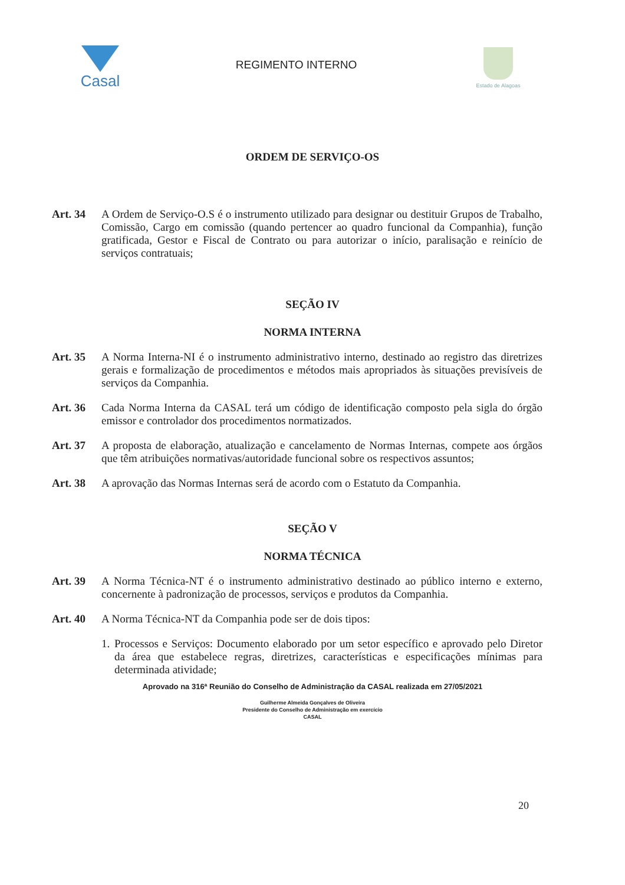Casal
REGIMENTO INTERNO
Estado de Alagoas
ORDEM DE SERVIÇO-OS
Art. 34 A Ordem de Serviço-O.S é o instrumento utilizado para designar ou destituir Grupos de Trabalho, Comissão, Cargo em comissão (quando pertencer ao quadro funcional da Companhia), função gratificada, Gestor e Fiscal de Contrato ou para autorizar o início, paralisação e reinício de serviços contratuais;
SEÇÃO IV
NORMA INTERNA
Art. 35 A Norma Interna-NI é o instrumento administrativo interno, destinado ao registro das diretrizes gerais e formalização de procedimentos e métodos mais apropriados às situações previsíveis de serviços da Companhia.
Art. 36 Cada Norma Interna da CASAL terá um código de identificação composto pela sigla do órgão emissor e controlador dos procedimentos normatizados.
Art. 37 A proposta de elaboração, atualização e cancelamento de Normas Internas, compete aos órgãos que têm atribuições normativas/autoridade funcional sobre os respectivos assuntos;
Art. 38 A aprovação das Normas Internas será de acordo com o Estatuto da Companhia.
SEÇÃO V
NORMA TÉCNICA
Art. 39 A Norma Técnica-NT é o instrumento administrativo destinado ao público interno e externo, concernente à padronização de processos, serviços e produtos da Companhia.
Art. 40 A Norma Técnica-NT da Companhia pode ser de dois tipos:
1.
Processos e Serviços: Documento elaborado por um setor específico e aprovado pelo Diretor da área que estabelece regras, diretrizes, características e especificações mínimas para determinada atividade;
Aprovado na 316ª Reunião do Conselho de Administração da CASAL realizada em 27/05/2021
Guilherme Almeida Gonçalves de Oliveira
Presidente do Conselho de Administração em exercício
CASAL
20